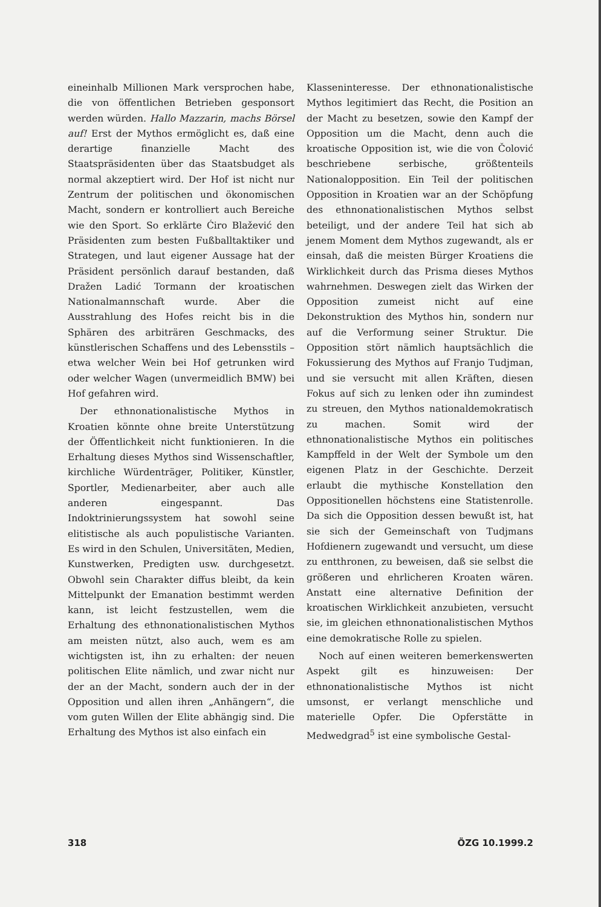eineinhalb Millionen Mark versprochen habe, die von öffentlichen Betrieben gesponsort werden würden. Hallo Mazzarin, machs Börsel auf! Erst der Mythos ermöglicht es, daß eine derartige finanzielle Macht des Staatspräsidenten über das Staatsbudget als normal akzeptiert wird. Der Hof ist nicht nur Zentrum der politischen und ökonomischen Macht, sondern er kontrolliert auch Bereiche wie den Sport. So erklärte Ćiro Blažević den Präsidenten zum besten Fußballtaktiker und Strategen, und laut eigener Aussage hat der Präsident persönlich darauf bestanden, daß Dražen Ladić Tormann der kroatischen Nationalmannschaft wurde. Aber die Ausstrahlung des Hofes reicht bis in die Sphären des arbiträren Geschmacks, des künstlerischen Schaffens und des Lebensstils – etwa welcher Wein bei Hof getrunken wird oder welcher Wagen (unvermeidlich BMW) bei Hof gefahren wird.
Der ethnonationalistische Mythos in Kroatien könnte ohne breite Unterstützung der Öffentlichkeit nicht funktionieren. In die Erhaltung dieses Mythos sind Wissenschaftler, kirchliche Würdenträger, Politiker, Künstler, Sportler, Medienarbeiter, aber auch alle anderen eingespannt. Das Indoktrinierungssystem hat sowohl seine elitistische als auch populistische Varianten. Es wird in den Schulen, Universitäten, Medien, Kunstwerken, Predigten usw. durchgesetzt. Obwohl sein Charakter diffus bleibt, da kein Mittelpunkt der Emanation bestimmt werden kann, ist leicht festzustellen, wem die Erhaltung des ethnonationalistischen Mythos am meisten nützt, also auch, wem es am wichtigsten ist, ihn zu erhalten: der neuen politischen Elite nämlich, und zwar nicht nur der an der Macht, sondern auch der in der Opposition und allen ihren „Anhängern“, die vom guten Willen der Elite abhängig sind. Die Erhaltung des Mythos ist also einfach ein
Klasseninteresse. Der ethnonationalistische Mythos legitimiert das Recht, die Position an der Macht zu besetzen, sowie den Kampf der Opposition um die Macht, denn auch die kroatische Opposition ist, wie die von Čolović beschriebene serbische, größtenteils Nationalopposition. Ein Teil der politischen Opposition in Kroatien war an der Schöpfung des ethnonationalistischen Mythos selbst beteiligt, und der andere Teil hat sich ab jenem Moment dem Mythos zugewandt, als er einsah, daß die meisten Bürger Kroatiens die Wirklichkeit durch das Prisma dieses Mythos wahrnehmen. Deswegen zielt das Wirken der Opposition zumeist nicht auf eine Dekonstruktion des Mythos hin, sondern nur auf die Verformung seiner Struktur. Die Opposition stört nämlich hauptsächlich die Fokussierung des Mythos auf Franjo Tudjman, und sie versucht mit allen Kräften, diesen Fokus auf sich zu lenken oder ihn zumindest zu streuen, den Mythos nationaldemokratisch zu machen. Somit wird der ethnonationalistische Mythos ein politisches Kampffeld in der Welt der Symbole um den eigenen Platz in der Geschichte. Derzeit erlaubt die mythische Konstellation den Oppositionellen höchstens eine Statistenrolle. Da sich die Opposition dessen bewußt ist, hat sie sich der Gemeinschaft von Tudjmans Hofdienern zugewandt und versucht, um diese zu entthronen, zu beweisen, daß sie selbst die größeren und ehrlicheren Kroaten wären. Anstatt eine alternative Definition der kroatischen Wirklichkeit anzubieten, versucht sie, im gleichen ethnonationalistischen Mythos eine demokratische Rolle zu spielen.
Noch auf einen weiteren bemerkenswerten Aspekt gilt es hinzuweisen: Der ethnonationalistische Mythos ist nicht umsonst, er verlangt menschliche und materielle Opfer. Die Opferstätte in Medwedgrad<sup>5</sup> ist eine symbolische Gestal-
318 ÖZG 10.1999.2